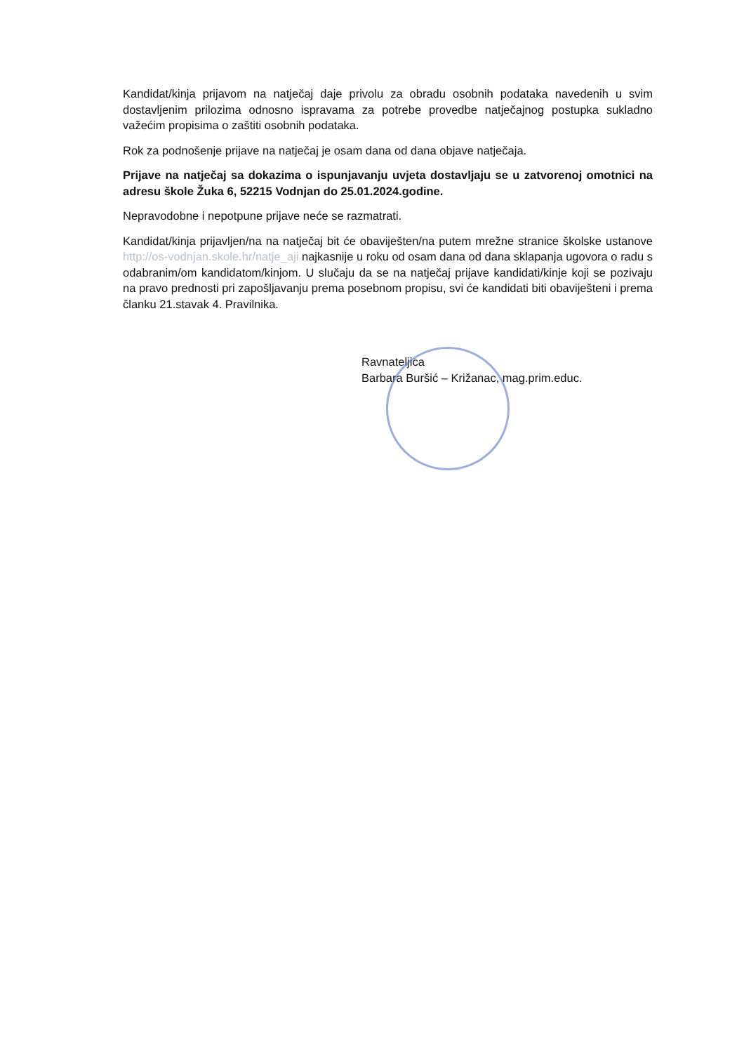Kandidat/kinja prijavom na natječaj daje privolu za obradu osobnih podataka navedenih u svim dostavljenim prilozima odnosno ispravama za potrebe provedbe natječajnog postupka sukladno važećim propisima o zaštiti osobnih podataka.
Rok za podnošenje prijave na natječaj je osam dana od dana objave natječaja.
Prijave na natječaj sa dokazima o ispunjavanju uvjeta dostavljaju se u zatvorenoj omotnici na adresu škole Žuka 6, 52215 Vodnjan do 25.01.2024.godine.
Nepravodobne i nepotpune prijave neće se razmatrati.
Kandidat/kinja prijavljen/na na natječaj bit će obaviješten/na putem mrežne stranice školske ustanove http://os-vodnjan.skole.hr/natje_aji najkasnije u roku od osam dana od dana sklapanja ugovora o radu s odabranim/om kandidatom/kinjom. U slučaju da se na natječaj prijave kandidati/kinje koji se pozivaju na pravo prednosti pri zapošljavanju prema posebnom propisu, svi će kandidati biti obaviješteni i prema članku 21.stavak 4. Pravilnika.
Ravnateljica
Barbara Buršić – Križanac, mag.prim.educ.